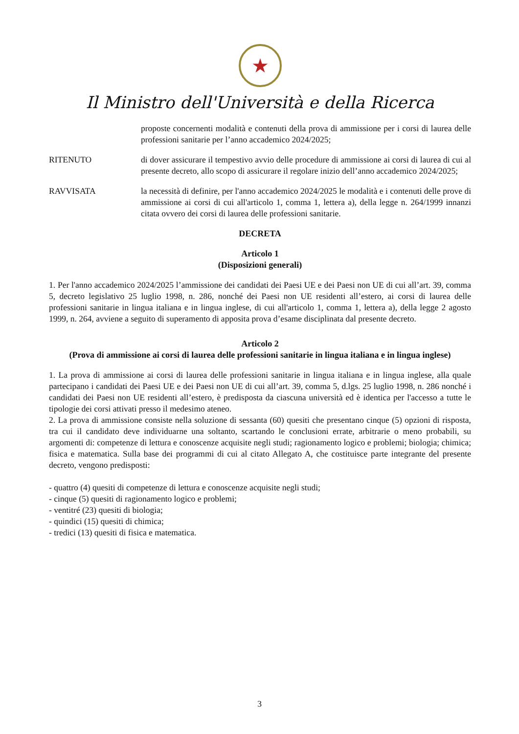★
Il Ministro dell'Università e della Ricerca
proposte concernenti modalità e contenuti della prova di ammissione per i corsi di laurea delle professioni sanitarie per l’anno accademico 2024/2025;
RITENUTO di dover assicurare il tempestivo avvio delle procedure di ammissione ai corsi di laurea di cui al presente decreto, allo scopo di assicurare il regolare inizio dell’anno accademico 2024/2025;
RAVVISATA la necessità di definire, per l'anno accademico 2024/2025 le modalità e i contenuti delle prove di ammissione ai corsi di cui all'articolo 1, comma 1, lettera a), della legge n. 264/1999 innanzi citata ovvero dei corsi di laurea delle professioni sanitarie.
DECRETA
Articolo 1
(Disposizioni generali)
1. Per l'anno accademico 2024/2025 l’ammissione dei candidati dei Paesi UE e dei Paesi non UE di cui all’art. 39, comma 5, decreto legislativo 25 luglio 1998, n. 286, nonché dei Paesi non UE residenti all’estero, ai corsi di laurea delle professioni sanitarie in lingua italiana e in lingua inglese, di cui all'articolo 1, comma 1, lettera a), della legge 2 agosto 1999, n. 264, avviene a seguito di superamento di apposita prova d’esame disciplinata dal presente decreto.
Articolo 2
(Prova di ammissione ai corsi di laurea delle professioni sanitarie in lingua italiana e in lingua inglese)
1. La prova di ammissione ai corsi di laurea delle professioni sanitarie in lingua italiana e in lingua inglese, alla quale partecipano i candidati dei Paesi UE e dei Paesi non UE di cui all’art. 39, comma 5, d.lgs. 25 luglio 1998, n. 286 nonché i candidati dei Paesi non UE residenti all’estero, è predisposta da ciascuna università ed è identica per l'accesso a tutte le tipologie dei corsi attivati presso il medesimo ateneo.
2. La prova di ammissione consiste nella soluzione di sessanta (60) quesiti che presentano cinque (5) opzioni di risposta, tra cui il candidato deve individuarne una soltanto, scartando le conclusioni errate, arbitrarie o meno probabili, su argomenti di: competenze di lettura e conoscenze acquisite negli studi; ragionamento logico e problemi; biologia; chimica; fisica e matematica. Sulla base dei programmi di cui al citato Allegato A, che costituisce parte integrante del presente decreto, vengono predisposti:
- quattro (4) quesiti di competenze di lettura e conoscenze acquisite negli studi;
- cinque (5) quesiti di ragionamento logico e problemi;
- ventitré (23) quesiti di biologia;
- quindici (15) quesiti di chimica;
- tredici (13) quesiti di fisica e matematica.
3